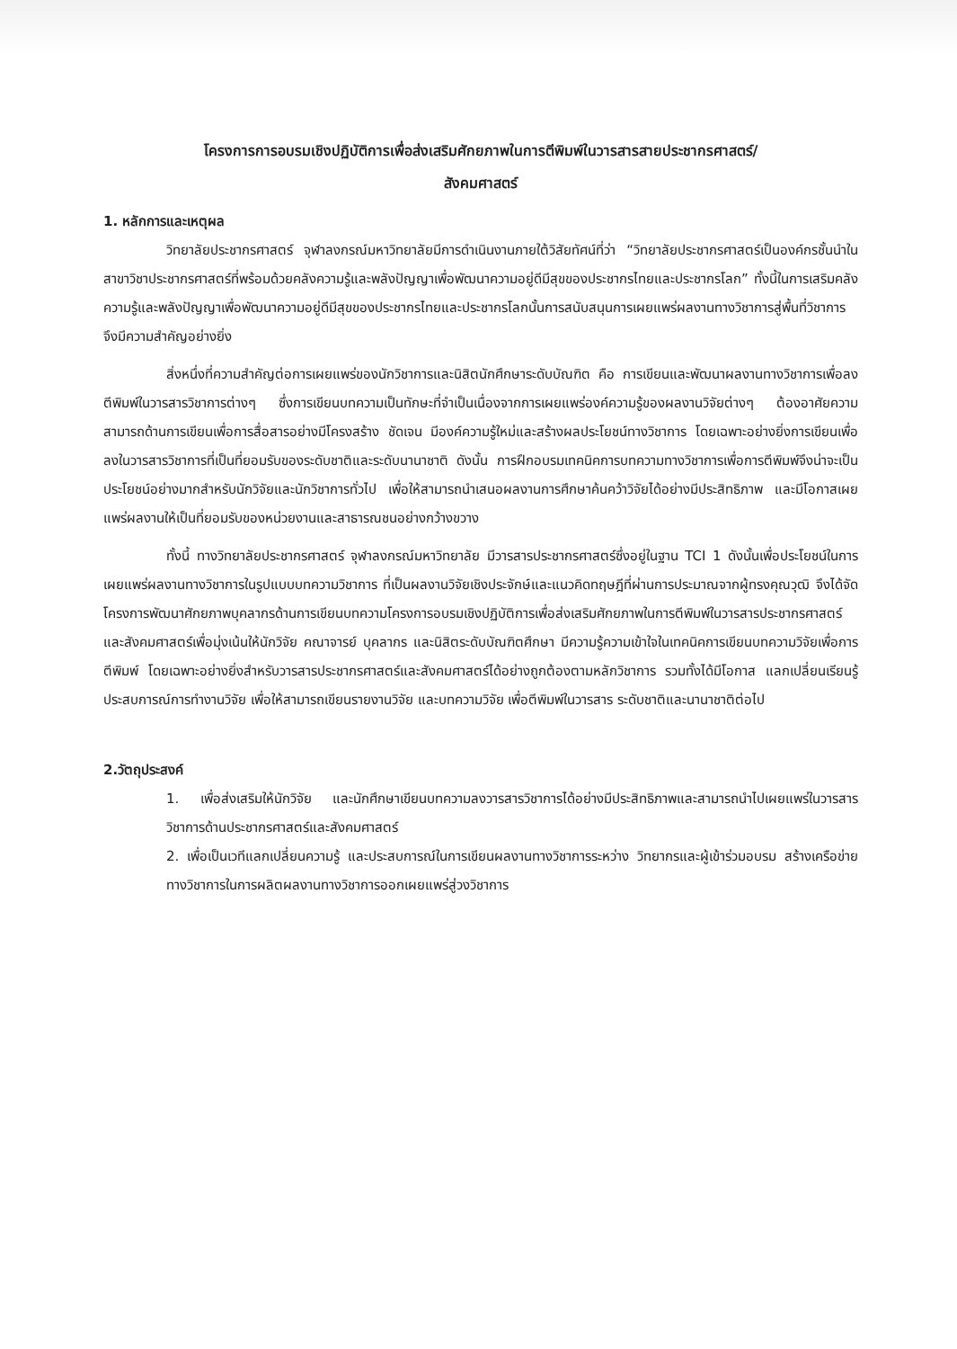โครงการการอบรมเชิงปฏิบัติการเพื่อส่งเสริมศักยภาพในการตีพิมพ์ในวารสารสายประชากรศาสตร์/
สังคมศาสตร์
1. หลักการและเหตุผล
วิทยาลัยประชากรศาสตร์ จุฬาลงกรณ์มหาวิทยาลัยมีการดำเนินงานภายใต้วิสัยทัศน์ที่ว่า “วิทยาลัยประชากรศาสตร์เป็นองค์กรชั้นนำในสาขาวิชาประชากรศาสตร์ที่พร้อมด้วยคลังความรู้และพลังปัญญาเพื่อพัฒนาความอยู่ดีมีสุขของประชากรไทยและประชากรโลก” ทั้งนี้ในการเสริมคลังความรู้และพลังปัญญาเพื่อพัฒนาความอยู่ดีมีสุขของประชากรไทยและประชากรโลกนั้นการสนับสนุนการเผยแพร่ผลงานทางวิชาการสู่พื้นที่วิชาการจึงมีความสำคัญอย่างยิ่ง
สิ่งหนึ่งที่ความสำคัญต่อการเผยแพร่ของนักวิชาการและนิสิตนักศึกษาระดับบัณฑิต คือ การเขียนและพัฒนาผลงานทางวิชาการเพื่อลงตีพิมพ์ในวารสารวิชาการต่างๆ ซึ่งการเขียนบทความเป็นทักษะที่จำเป็นเนื่องจากการเผยแพร่องค์ความรู้ของผลงานวิจัยต่างๆ ต้องอาศัยความสามารถด้านการเขียนเพื่อการสื่อสารอย่างมีโครงสร้าง ชัดเจน มีองค์ความรู้ใหม่และสร้างผลประโยชน์ทางวิชาการ โดยเฉพาะอย่างยิ่งการเขียนเพื่อลงในวารสารวิชาการที่เป็นที่ยอมรับของระดับชาติและระดับนานาชาติ ดังนั้น การฝึกอบรมเทคนิคการบทความทางวิชาการเพื่อการตีพิมพ์จึงน่าจะเป็นประโยชน์อย่างมากสำหรับนักวิจัยและนักวิชาการทั่วไป เพื่อให้สามารถนำเสนอผลงานการศึกษาค้นคว้าวิจัยได้อย่างมีประสิทธิภาพ และมีโอกาสเผยแพร่ผลงานให้เป็นที่ยอมรับของหน่วยงานและสาธารณชนอย่างกว้างขวาง
ทั้งนี้ ทางวิทยาลัยประชากรศาสตร์ จุฬาลงกรณ์มหาวิทยาลัย มีวารสารประชากรศาสตร์ซึ่งอยู่ในฐาน TCI 1 ดังนั้นเพื่อประโยชน์ในการเผยแพร่ผลงานทางวิชาการในรูปแบบบทความวิชาการ ที่เป็นผลงานวิจัยเชิงประจักษ์และแนวคิดทฤษฎีที่ผ่านการประมาณจากผู้ทรงคุณวุฒิ จึงได้จัดโครงการพัฒนาศักยภาพบุคลากรด้านการเขียนบทความโครงการอบรมเชิงปฏิบัติการเพื่อส่งเสริมศักยภาพในการตีพิมพ์ในวารสารประชากรศาสตร์และสังคมศาสตร์เพื่อมุ่งเน้นให้นักวิจัย คณาจารย์ บุคลากร และนิสิตระดับบัณฑิตศึกษา มีความรู้ความเข้าใจในเทคนิคการเขียนบทความวิจัยเพื่อการตีพิมพ์ โดยเฉพาะอย่างยิ่งสำหรับวารสารประชากรศาสตร์และสังคมศาสตร์ได้อย่างถูกต้องตามหลักวิชาการ รวมทั้งได้มีโอกาส แลกเปลี่ยนเรียนรู้ ประสบการณ์การทำงานวิจัย เพื่อให้สามารถเขียนรายงานวิจัย และบทความวิจัย เพื่อตีพิมพ์ในวารสาร ระดับชาติและนานาชาติต่อไป
2.วัตถุประสงค์
1. เพื่อส่งเสริมให้นักวิจัย และนักศึกษาเขียนบทความลงวารสารวิชาการได้อย่างมีประสิทธิภาพและสามารถนำไปเผยแพร่ในวารสารวิชาการด้านประชากรศาสตร์และสังคมศาสตร์
2. เพื่อเป็นเวทีแลกเปลี่ยนความรู้ และประสบการณ์ในการเขียนผลงานทางวิชาการระหว่าง วิทยากรและผู้เข้าร่วมอบรม สร้างเครือข่ายทางวิชาการในการผลิตผลงานทางวิชาการออกเผยแพร่สู่วงวิชาการ